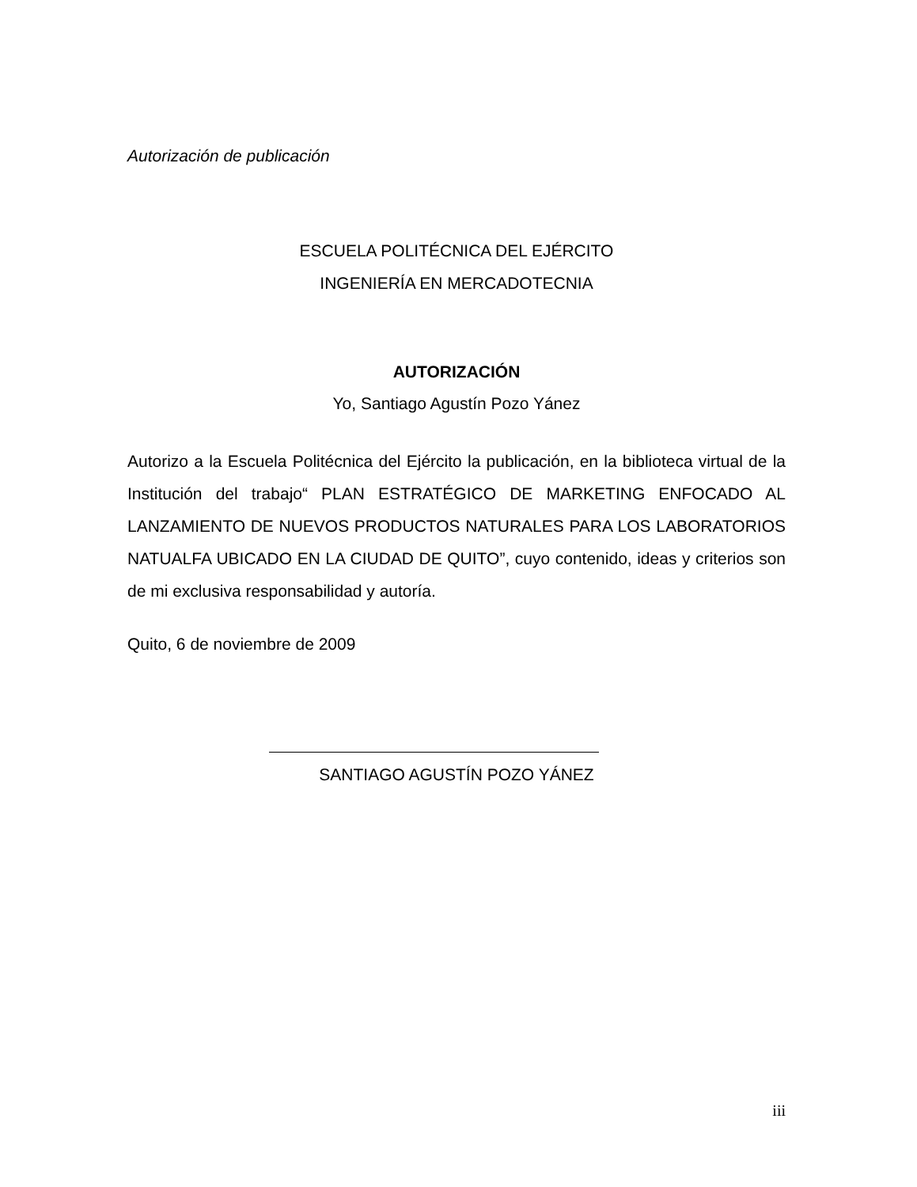Autorización de publicación
ESCUELA POLITÉCNICA DEL EJÉRCITO
INGENIERÍA EN MERCADOTECNIA
AUTORIZACIÓN
Yo, Santiago Agustín Pozo Yánez
Autorizo a la Escuela Politécnica del Ejército la publicación, en la biblioteca virtual de la Institución del trabajo“ PLAN ESTRATÉGICO DE MARKETING ENFOCADO AL LANZAMIENTO DE NUEVOS PRODUCTOS NATURALES PARA LOS LABORATORIOS NATUALFA UBICADO EN LA CIUDAD DE QUITO”, cuyo contenido, ideas y criterios son de mi exclusiva responsabilidad y autoría.
Quito, 6 de noviembre de 2009
SANTIAGO AGUSTÍN POZO YÁNEZ
iii